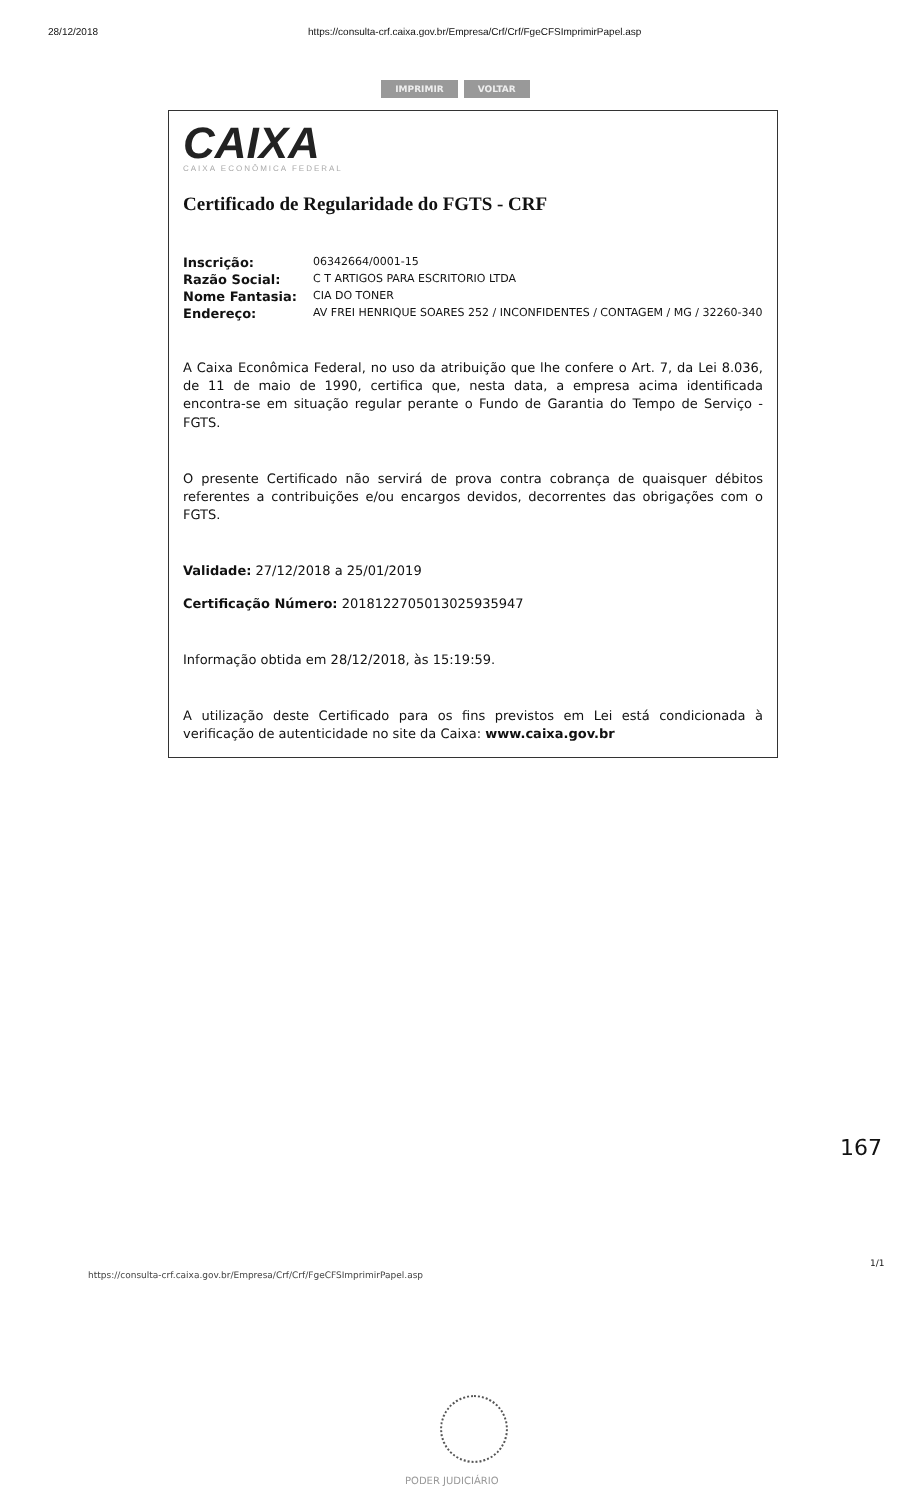28/12/2018 https://consulta-crf.caixa.gov.br/Empresa/Crf/Crf/FgeCFSImprimirPapel.asp
IMPRIMIR VOLTAR
CAIXA
CAIXA ECONÔMICA FEDERAL
Certificado de Regularidade do FGTS - CRF
Inscrição: 06342664/0001-15
Razão Social: C T ARTIGOS PARA ESCRITORIO LTDA
Nome Fantasia: CIA DO TONER
Endereço: AV FREI HENRIQUE SOARES 252 / INCONFIDENTES / CONTAGEM / MG / 32260-340
A Caixa Econômica Federal, no uso da atribuição que lhe confere o Art. 7, da Lei 8.036, de 11 de maio de 1990, certifica que, nesta data, a empresa acima identificada encontra-se em situação regular perante o Fundo de Garantia do Tempo de Serviço - FGTS.
O presente Certificado não servirá de prova contra cobrança de quaisquer débitos referentes a contribuições e/ou encargos devidos, decorrentes das obrigações com o FGTS.
Validade: 27/12/2018 a 25/01/2019
Certificação Número: 2018122705013025935947
Informação obtida em 28/12/2018, às 15:19:59.
A utilização deste Certificado para os fins previstos em Lei está condicionada à verificação de autenticidade no site da Caixa: www.caixa.gov.br
167
1/1
https://consulta-crf.caixa.gov.br/Empresa/Crf/Crf/FgeCFSImprimirPapel.asp
PODER JUDICIÁRIO